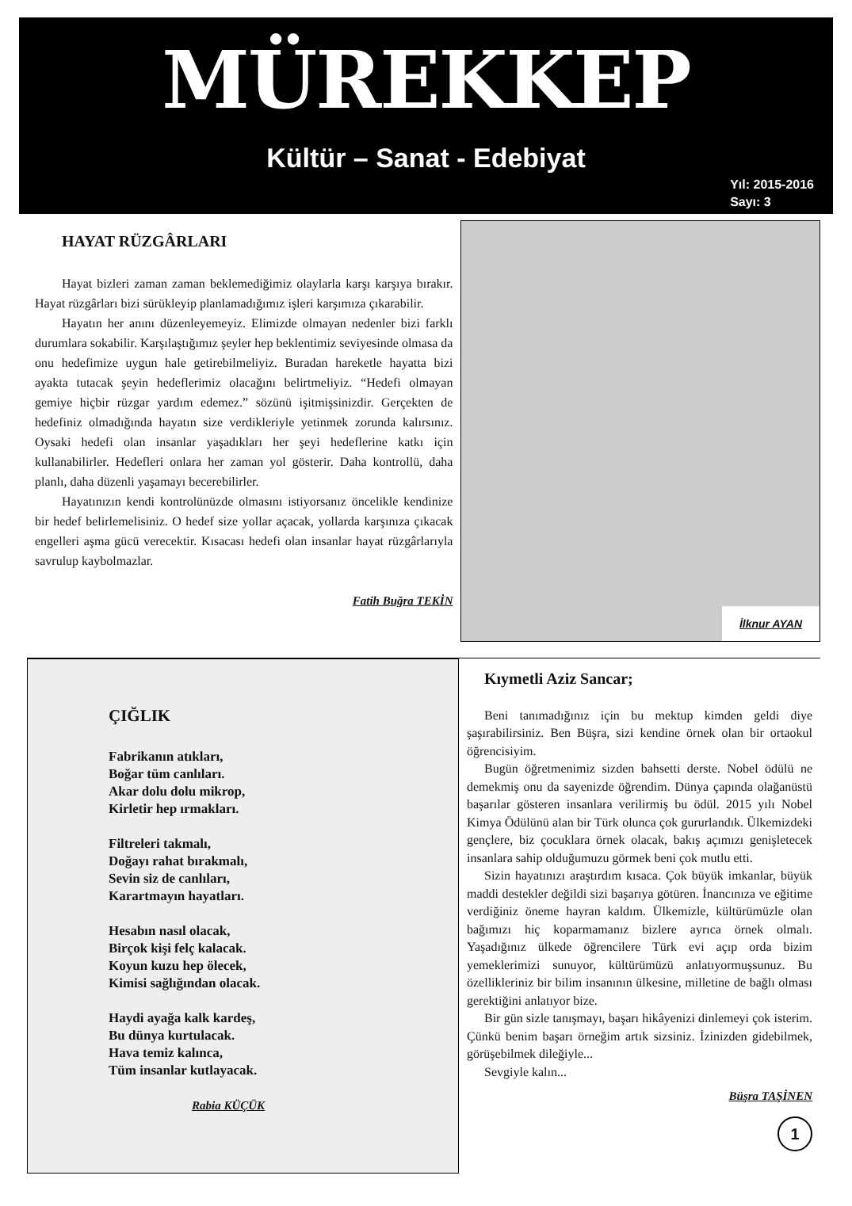MÜREKKEP
Kültür – Sanat - Edebiyat
Yıl: 2015-2016
Sayı: 3
HAYAT RÜZGÂRLARI
Hayat bizleri zaman zaman beklemediğimiz olaylarla karşı karşıya bırakır. Hayat rüzgârları bizi sürükleyip planlamadığımız işleri karşımıza çıkarabilir.
Hayatın her anını düzenleyemeyiz. Elimizde olmayan nedenler bizi farklı durumlara sokabilir. Karşılaştığımız şeyler hep beklentimiz seviyesinde olmasa da onu hedefimize uygun hale getirebilmeliyiz. Buradan hareketle hayatta bizi ayakta tutacak şeyin hedeflerimiz olacağını belirtmeliyiz. “Hedefi olmayan gemiye hiçbir rüzgar yardım edemez.” sözünü işitmişsinizdir. Gerçekten de hedefiniz olmadığında hayatın size verdikleriyle yetinmek zorunda kalırsınız. Oysaki hedefi olan insanlar yaşadıkları her şeyi hedeflerine katkı için kullanabilirler. Hedefleri onlara her zaman yol gösterir. Daha kontrollü, daha planlı, daha düzenli yaşamayı becerebilirler.
Hayatınızın kendi kontrolünüzde olmasını istiyorsanız öncelikle kendinize bir hedef belirlemelisiniz. O hedef size yollar açacak, yollarda karşınıza çıkacak engelleri aşma gücü verecektir. Kısacası hedefi olan insanlar hayat rüzgârlarıyla savrulup kaybolmazlar.
Fatih Buğra TEKİN
İlknur AYAN
ÇIĞLIK
Fabrikanın atıkları,
Boğar tüm canlıları.
Akar dolu dolu mikrop,
Kirletir hep ırmakları.
Filtreleri takmalı,
Doğayı rahat bırakmalı,
Sevin siz de canlıları,
Karartmayın hayatları.
Hesabın nasıl olacak,
Birçok kişi felç kalacak.
Koyun kuzu hep ölecek,
Kimisi sağlığından olacak.
Haydi ayağa kalk kardeş,
Bu dünya kurtulacak.
Hava temiz kalınca,
Tüm insanlar kutlayacak.
Rabia KÜÇÜK
Kıymetli Aziz Sancar;
Beni tanımadığınız için bu mektup kimden geldi diye şaşırabilirsiniz. Ben Büşra, sizi kendine örnek olan bir ortaokul öğrencisiyim.
Bugün öğretmenimiz sizden bahsetti derste. Nobel ödülü ne demekmiş onu da sayenizde öğrendim. Dünya çapında olağanüstü başarılar gösteren insanlara verilirmiş bu ödül. 2015 yılı Nobel Kimya Ödülünü alan bir Türk olunca çok gururlandık. Ülkemizdeki gençlere, biz çocuklara örnek olacak, bakış açımızı genişletecek insanlara sahip olduğumuzu görmek beni çok mutlu etti.
Sizin hayatınızı araştırdım kısaca. Çok büyük imkanlar, büyük maddi destekler değildi sizi başarıya götüren. İnancınıza ve eğitime verdiğiniz öneme hayran kaldım. Ülkemizle, kültürümüzle olan bağımızı hiç koparmamanız bizlere ayrıca örnek olmalı. Yaşadığınız ülkede öğrencilere Türk evi açıp orda bizim yemeklerimizi sunuyor, kültürümüzü anlatıyormuşsunuz. Bu özellikleriniz bir bilim insanının ülkesine, milletine de bağlı olması gerektiğini anlatıyor bize.
Bir gün sizle tanışmayı, başarı hikâyenizi dinlemeyi çok isterim. Çünkü benim başarı örneğim artık sizsiniz. İzinizden gidebilmek, görüşebilmek dileğiyle...
Sevgiyle kalın...
Büşra TAŞİNEN
1